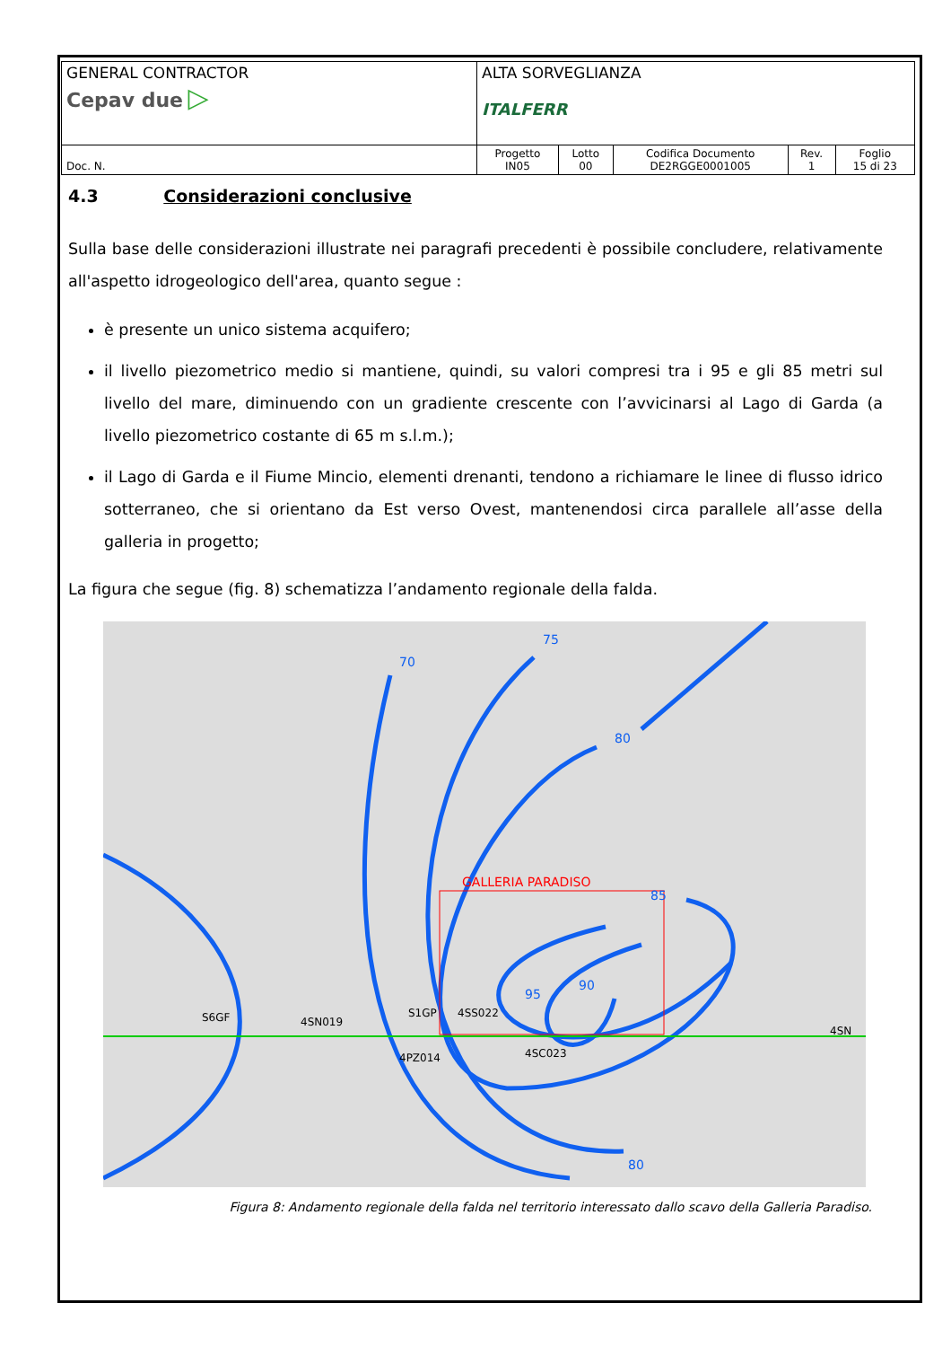| GENERAL CONTRACTOR Cepav due ▷ | ALTA SORVEGLIANZA ITALFERR | | | | |
| Doc. N. | Progetto IN05 | Lotto 00 | Codifica Documento DE2RGGE0001005 | Rev. 1 | Foglio 15 di 23 |
4.3 Considerazioni conclusive
Sulla base delle considerazioni illustrate nei paragrafi precedenti è possibile concludere, relativamente all'aspetto idrogeologico dell'area, quanto segue :
è presente un unico sistema acquifero;
il livello piezometrico medio si mantiene, quindi, su valori compresi tra i 95 e gli 85 metri sul livello del mare, diminuendo con un gradiente crescente con l’avvicinarsi al Lago di Garda (a livello piezometrico costante di 65 m s.l.m.);
il Lago di Garda e il Fiume Mincio, elementi drenanti, tendono a richiamare le linee di flusso idrico sotterraneo, che si orientano da Est verso Ovest, mantenendosi circa parallele all’asse della galleria in progetto;
La figura che segue (fig. 8) schematizza l’andamento regionale della falda.
GALLERIA PARADISO
70
75
80
85
90
95
80
S6GF
4SN019
S1GP
4SS022
4PZ014
4SC023
4SN
Figura 8: Andamento regionale della falda nel territorio interessato dallo scavo della Galleria Paradiso.